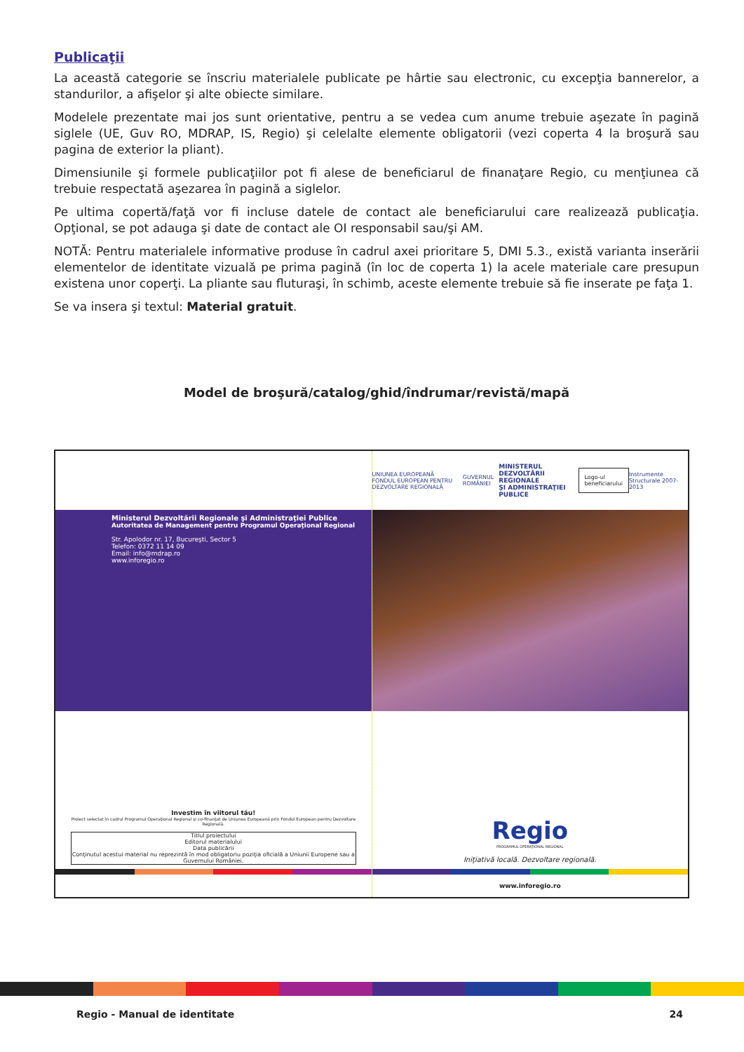Publicaţii
La această categorie se înscriu materialele publicate pe hârtie sau electronic, cu excepţia bannerelor, a standurilor, a afişelor şi alte obiecte similare.
Modelele prezentate mai jos sunt orientative, pentru a se vedea cum anume trebuie aşezate în pagină siglele (UE, Guv RO, MDRAP, IS, Regio) şi celelalte elemente obligatorii (vezi coperta 4 la broşură sau pagina de exterior la pliant).
Dimensiunile şi formele publicaţiilor pot fi alese de beneficiarul de finanaţare Regio, cu menţiunea că trebuie respectată aşezarea în pagină a siglelor.
Pe ultima copertă/faţă vor fi incluse datele de contact ale beneficiarului care realizează publicaţia. Opţional, se pot adauga şi date de contact ale OI responsabil sau/şi AM.
NOTĂ: Pentru materialele informative produse în cadrul axei prioritare 5, DMI 5.3., există varianta inserării elementelor de identitate vizuală pe prima pagină (în loc de coperta 1) la acele materiale care presupun existena unor coperţi. La pliante sau fluturaşi, în schimb, aceste elemente trebuie să fie inserate pe faţa 1.
Se va insera şi textul: Material gratuit.
Model de broşură/catalog/ghid/îndrumar/revistă/mapă
Ministerul Dezvoltării Regionale şi Administraţiei Publice
Autoritatea de Management pentru Programul Operaţional Regional
Str. Apolodor nr. 17, Bucureşti, Sector 5
Telefon: 0372 11 14 09
Email: info@mdrap.ro
www.inforegio.ro
Investim în viitorul tău!
Proiect selectat în cadrul Programul Operaţional Regional şi co-finanţat de Uniunea Europeană prin Fondul European pentru Dezvoltare Regională.
Titlul proiectului
Editorul materialului
Data publicării
Conţinutul acestui material nu reprezintă în mod obligatoriu poziţia oficială a Uniunii Europene sau a Guvernului României.
UNIUNEA EUROPEANĂ
FONDUL EUROPEAN PENTRU DEZVOLTARE REGIONALĂ GUVERNUL ROMÂNIEI MINISTERUL DEZVOLTĂRII REGIONALE
ŞI ADMINISTRAŢIEI PUBLICE Logo-ul beneficiarului Instrumente Structurale 2007-2013
Regio
PROGRAMUL OPERAŢIONAL REGIONAL
Iniţiativă locală. Dezvoltare regională.
www.inforegio.ro
Regio - Manual de identitate 24